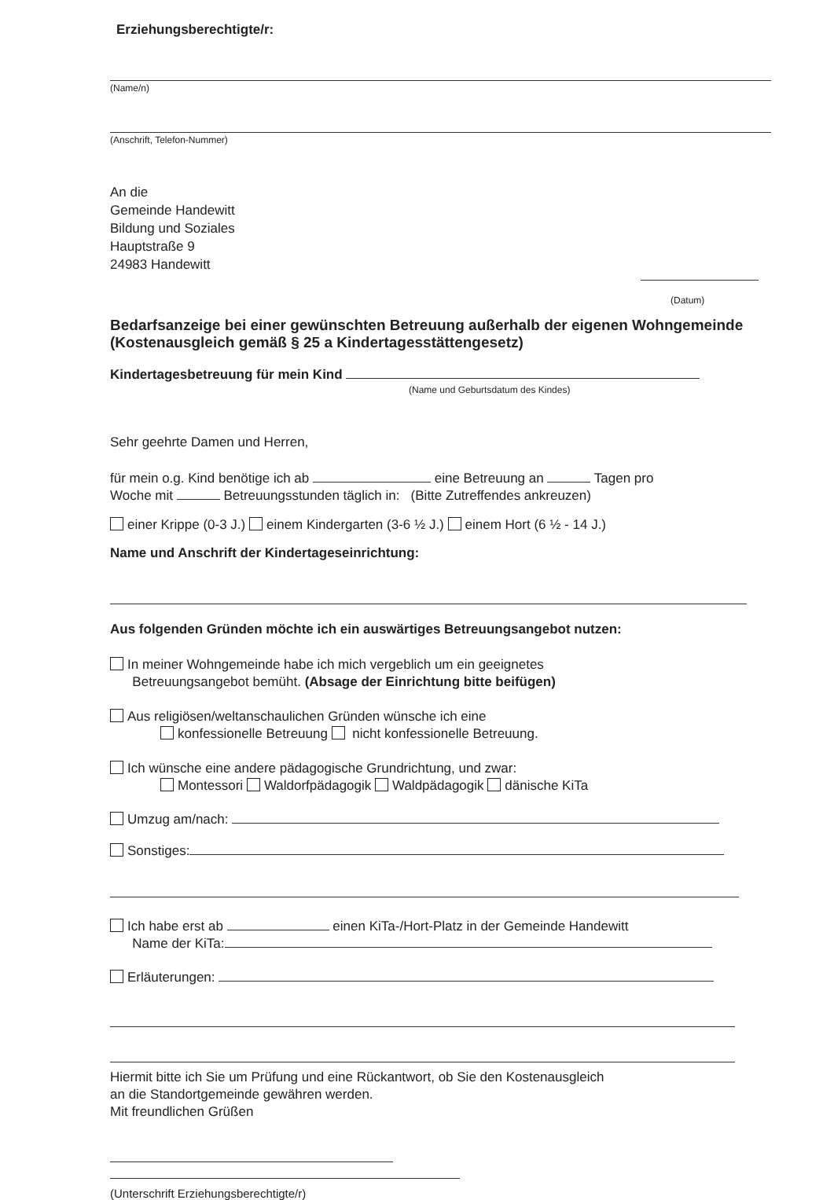Erziehungsberechtigte/r:
(Name/n)
(Anschrift, Telefon-Nummer)
An die
Gemeinde Handewitt
Bildung und Soziales
Hauptstraße 9
24983 Handewitt
(Datum)
Bedarfsanzeige bei einer gewünschten Betreuung außerhalb der eigenen Wohngemeinde (Kostenausgleich gemäß § 25 a Kindertagesstättengesetz)
Kindertagesbetreuung für mein Kind
(Name und Geburtsdatum des Kindes)
Sehr geehrte Damen und Herren,
für mein o.g. Kind benötige ich ab eine Betreuung an Tagen pro
Woche mit Betreuungsstunden täglich in: (Bitte Zutreffendes ankreuzen)
einer Krippe (0-3 J.) einem Kindergarten (3-6 ½ J.) einem Hort (6 ½ - 14 J.)
Name und Anschrift der Kindertageseinrichtung:
Aus folgenden Gründen möchte ich ein auswärtiges Betreuungsangebot nutzen:
In meiner Wohngemeinde habe ich mich vergeblich um ein geeignetes
Betreuungsangebot bemüht. (Absage der Einrichtung bitte beifügen)
Aus religiösen/weltanschaulichen Gründen wünsche ich eine
konfessionelle Betreuung nicht konfessionelle Betreuung.
Ich wünsche eine andere pädagogische Grundrichtung, und zwar:
Montessori Waldorfpädagogik Waldpädagogik dänische KiTa
Umzug am/nach:
Sonstiges:
Ich habe erst ab einen KiTa-/Hort-Platz in der Gemeinde Handewitt
Name der KiTa:
Erläuterungen:
Hiermit bitte ich Sie um Prüfung und eine Rückantwort, ob Sie den Kostenausgleich
an die Standortgemeinde gewähren werden.
Mit freundlichen Grüßen
(Unterschrift Erziehungsberechtigte/r)